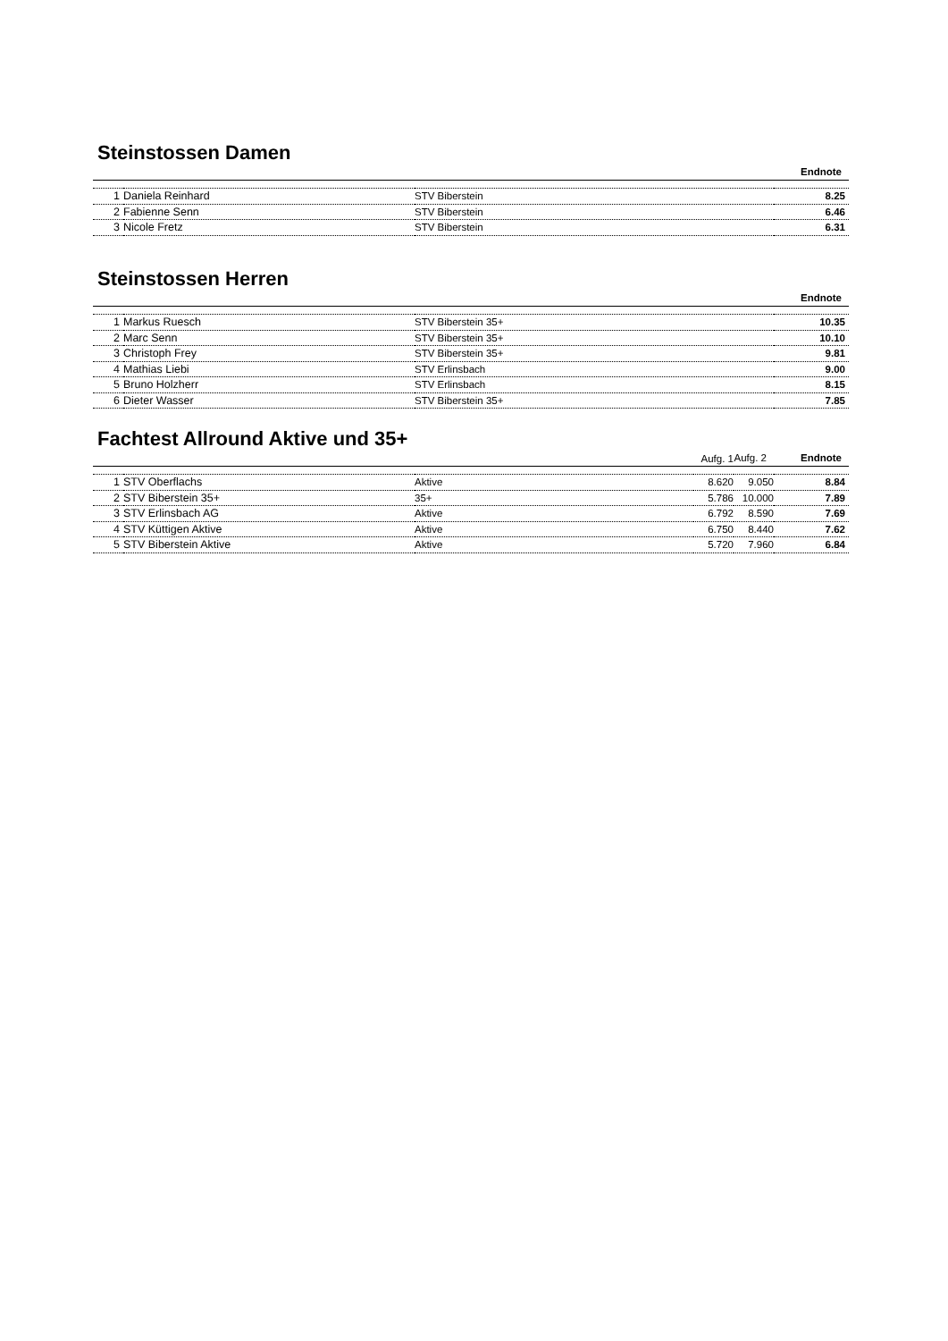Steinstossen Damen
| | | | Endnote |
| --- | --- | --- | --- |
| 1 | Daniela Reinhard | STV Biberstein | 8.25 |
| 2 | Fabienne Senn | STV Biberstein | 6.46 |
| 3 | Nicole Fretz | STV Biberstein | 6.31 |
Steinstossen Herren
| | | | Endnote |
| --- | --- | --- | --- |
| 1 | Markus Ruesch | STV Biberstein 35+ | 10.35 |
| 2 | Marc Senn | STV Biberstein 35+ | 10.10 |
| 3 | Christoph Frey | STV Biberstein 35+ | 9.81 |
| 4 | Mathias Liebi | STV Erlinsbach | 9.00 |
| 5 | Bruno Holzherr | STV Erlinsbach | 8.15 |
| 6 | Dieter Wasser | STV Biberstein 35+ | 7.85 |
Fachtest Allround Aktive und 35+
| | | | Aufg. 1 | Aufg. 2 | Endnote |
| --- | --- | --- | --- | --- | --- |
| 1 | STV Oberflachs | Aktive | 8.620 | 9.050 | 8.84 |
| 2 | STV Biberstein 35+ | 35+ | 5.786 | 10.000 | 7.89 |
| 3 | STV Erlinsbach AG | Aktive | 6.792 | 8.590 | 7.69 |
| 4 | STV Küttigen Aktive | Aktive | 6.750 | 8.440 | 7.62 |
| 5 | STV Biberstein Aktive | Aktive | 5.720 | 7.960 | 6.84 |